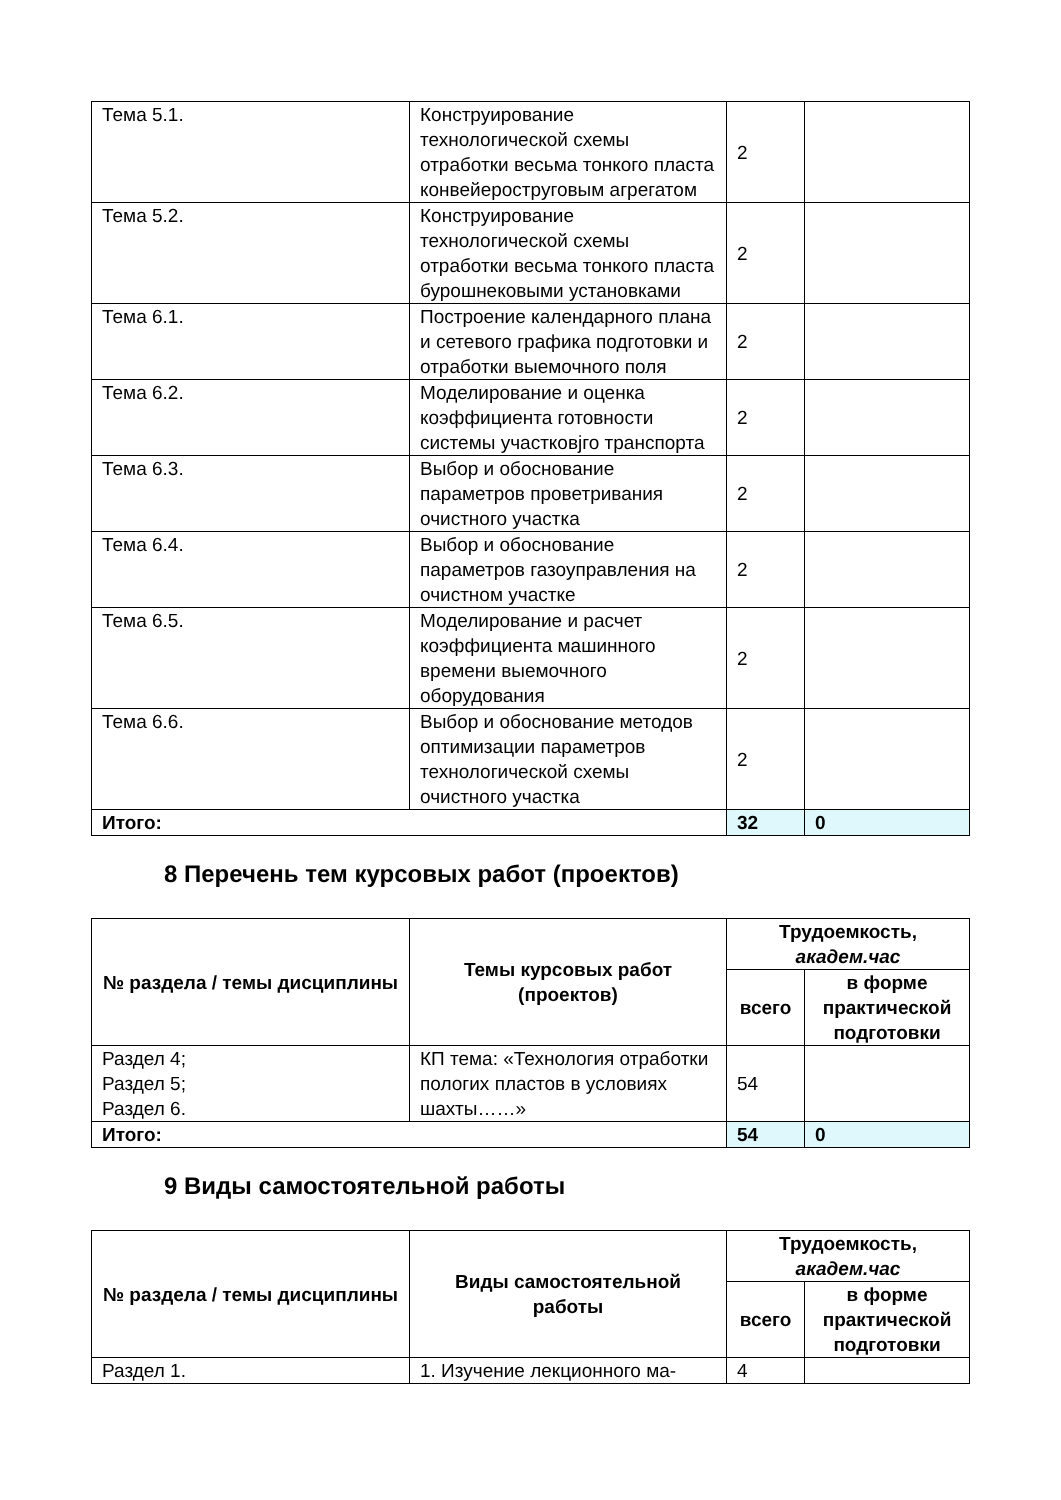| Тема 5.1. | Конструирование технологической схемы отработки весьма тонкого пласта конвейероструговым агрегатом | 2 | |
| Тема 5.2. | Конструирование технологической схемы отработки весьма тонкого пласта бурошнековыми установками | 2 | |
| Тема 6.1. | Построение календарного плана и сетевого графика подготовки и отработки выемочного поля | 2 | |
| Тема 6.2. | Моделирование и оценка коэффициента готовности системы участковjго транспорта | 2 | |
| Тема 6.3. | Выбор и обоснование параметров проветривания очистного участка | 2 | |
| Тема 6.4. | Выбор и обоснование параметров газоуправления на очистном участке | 2 | |
| Тема 6.5. | Моделирование и расчет коэффициента машинного времени выемочного оборудования | 2 | |
| Тема 6.6. | Выбор и обоснование методов оптимизации параметров технологической схемы очистного участка | 2 | |
| Итого: | | 32 | 0 |
8 Перечень тем курсовых работ (проектов)
| № раздела / темы дисциплины | Темы курсовых работ (проектов) | Трудоемкость, академ.час | |
| --- | --- | --- | --- |
| | | всего | в форме практической подготовки |
| Раздел 4; Раздел 5; Раздел 6. | КП тема: «Технология отработки пологих пластов в условиях шахты……» | 54 | |
| Итого: | | 54 | 0 |
9 Виды самостоятельной работы
| № раздела / темы дисциплины | Виды самостоятельной работы | Трудоемкость, академ.час | |
| --- | --- | --- | --- |
| | | всего | в форме практической подготовки |
| Раздел 1. | 1. Изучение лекционного ма- | 4 | |